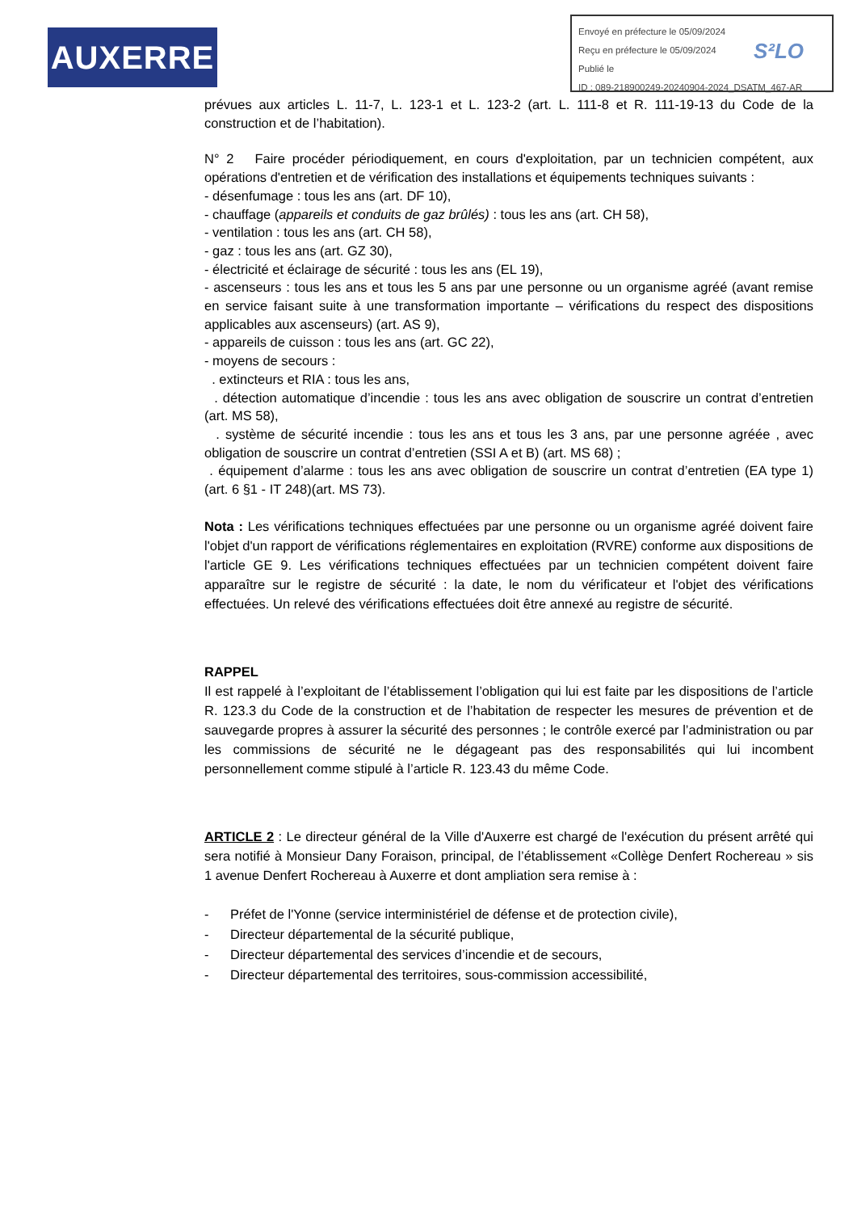AUXERRE
Envoyé en préfecture le 05/09/2024
Reçu en préfecture le 05/09/2024
Publié le
ID : 089-218900249-20240904-2024_DSATM_467-AR
S²LO
prévues aux articles L. 11-7, L. 123-1 et L. 123-2 (art. L. 111-8 et R. 111-19-13 du Code de la construction et de l’habitation).
N° 2 Faire procéder périodiquement, en cours d'exploitation, par un technicien compétent, aux opérations d'entretien et de vérification des installations et équipements techniques suivants :
- désenfumage : tous les ans (art. DF 10),
- chauffage (appareils et conduits de gaz brûlés) : tous les ans (art. CH 58),
- ventilation : tous les ans (art. CH 58),
- gaz : tous les ans (art. GZ 30),
- électricité et éclairage de sécurité : tous les ans (EL 19),
- ascenseurs : tous les ans et tous les 5 ans par une personne ou un organisme agréé (avant remise en service faisant suite à une transformation importante – vérifications du respect des dispositions applicables aux ascenseurs) (art. AS 9),
- appareils de cuisson : tous les ans (art. GC 22),
- moyens de secours :
. extincteurs et RIA : tous les ans,
. détection automatique d’incendie : tous les ans avec obligation de souscrire un contrat d’entretien (art. MS 58),
. système de sécurité incendie : tous les ans et tous les 3 ans, par une personne agréée , avec obligation de souscrire un contrat d’entretien (SSI A et B) (art. MS 68) ;
. équipement d’alarme : tous les ans avec obligation de souscrire un contrat d’entretien (EA type 1) (art. 6 §1 - IT 248)(art. MS 73).
Nota : Les vérifications techniques effectuées par une personne ou un organisme agréé doivent faire l'objet d'un rapport de vérifications réglementaires en exploitation (RVRE) conforme aux dispositions de l'article GE 9. Les vérifications techniques effectuées par un technicien compétent doivent faire apparaître sur le registre de sécurité : la date, le nom du vérificateur et l'objet des vérifications effectuées. Un relevé des vérifications effectuées doit être annexé au registre de sécurité.
RAPPEL
Il est rappelé à l’exploitant de l’établissement l’obligation qui lui est faite par les dispositions de l’article R. 123.3 du Code de la construction et de l’habitation de respecter les mesures de prévention et de sauvegarde propres à assurer la sécurité des personnes ; le contrôle exercé par l’administration ou par les commissions de sécurité ne le dégageant pas des responsabilités qui lui incombent personnellement comme stipulé à l’article R. 123.43 du même Code.
ARTICLE 2 : Le directeur général de la Ville d'Auxerre est chargé de l'exécution du présent arrêté qui sera notifié à Monsieur Dany Foraison, principal, de l’établissement «Collège Denfert Rochereau » sis 1 avenue Denfert Rochereau à Auxerre et dont ampliation sera remise à :
- Préfet de l'Yonne (service interministériel de défense et de protection civile),
- Directeur départemental de la sécurité publique,
- Directeur départemental des services d’incendie et de secours,
- Directeur départemental des territoires, sous-commission accessibilité,